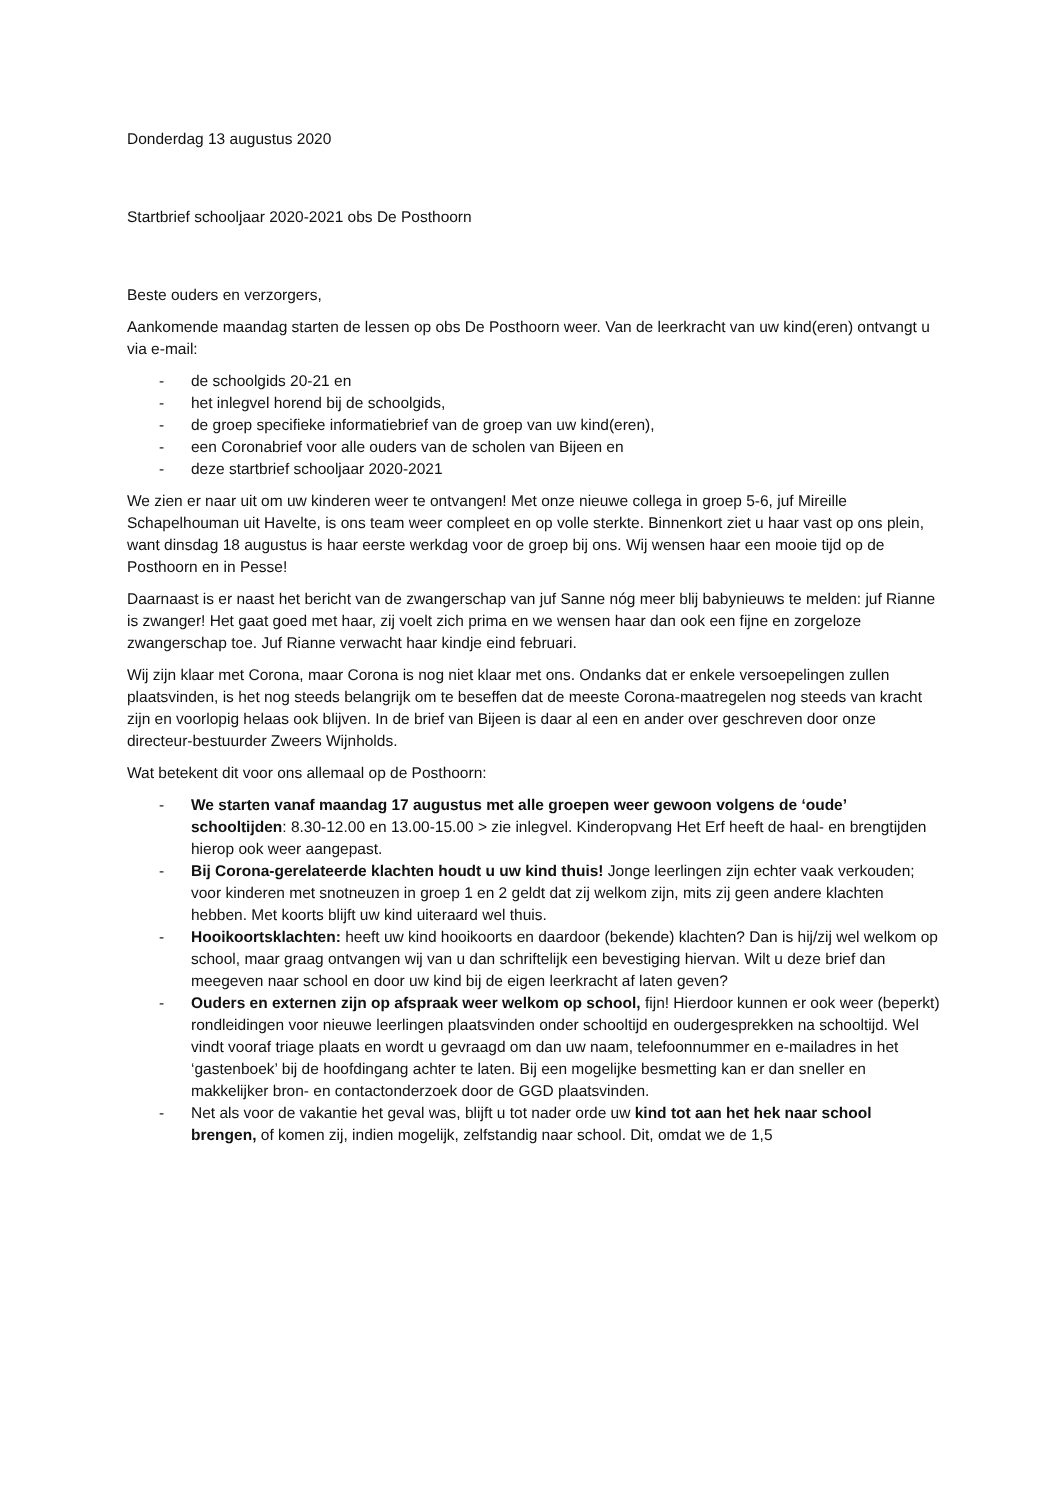Donderdag 13 augustus 2020
Startbrief schooljaar 2020-2021 obs De Posthoorn
Beste ouders en verzorgers,
Aankomende maandag starten de lessen op obs De Posthoorn weer. Van de leerkracht van uw kind(eren) ontvangt u via e-mail:
- de schoolgids 20-21 en
- het inlegvel horend bij de schoolgids,
- de groep specifieke informatiebrief van de groep van uw kind(eren),
- een Coronabrief voor alle ouders van de scholen van Bijeen en
- deze startbrief schooljaar 2020-2021
We zien er naar uit om uw kinderen weer te ontvangen! Met onze nieuwe collega in groep 5-6, juf Mireille Schapelhouman uit Havelte, is ons team weer compleet en op volle sterkte. Binnenkort ziet u haar vast op ons plein, want dinsdag 18 augustus is haar eerste werkdag voor de groep bij ons. Wij wensen haar een mooie tijd op de Posthoorn en in Pesse!
Daarnaast is er naast het bericht van de zwangerschap van juf Sanne nóg meer blij babynieuws te melden: juf Rianne is zwanger! Het gaat goed met haar, zij voelt zich prima en we wensen haar dan ook een fijne en zorgeloze zwangerschap toe. Juf Rianne verwacht haar kindje eind februari.
Wij zijn klaar met Corona, maar Corona is nog niet klaar met ons. Ondanks dat er enkele versoepelingen zullen plaatsvinden, is het nog steeds belangrijk om te beseffen dat de meeste Corona-maatregelen nog steeds van kracht zijn en voorlopig helaas ook blijven. In de brief van Bijeen is daar al een en ander over geschreven door onze directeur-bestuurder Zweers Wijnholds.
Wat betekent dit voor ons allemaal op de Posthoorn:
- We starten vanaf maandag 17 augustus met alle groepen weer gewoon volgens de ‘oude’ schooltijden: 8.30-12.00 en 13.00-15.00 > zie inlegvel. Kinderopvang Het Erf heeft de haal- en brengtijden hierop ook weer aangepast.
- Bij Corona-gerelateerde klachten houdt u uw kind thuis! Jonge leerlingen zijn echter vaak verkouden; voor kinderen met snotneuzen in groep 1 en 2 geldt dat zij welkom zijn, mits zij geen andere klachten hebben. Met koorts blijft uw kind uiteraard wel thuis.
- Hooikoortsklachten: heeft uw kind hooikoorts en daardoor (bekende) klachten? Dan is hij/zij wel welkom op school, maar graag ontvangen wij van u dan schriftelijk een bevestiging hiervan. Wilt u deze brief dan meegeven naar school en door uw kind bij de eigen leerkracht af laten geven?
- Ouders en externen zijn op afspraak weer welkom op school, fijn! Hierdoor kunnen er ook weer (beperkt) rondleidingen voor nieuwe leerlingen plaatsvinden onder schooltijd en oudergesprekken na schooltijd. Wel vindt vooraf triage plaats en wordt u gevraagd om dan uw naam, telefoonnummer en e-mailadres in het ‘gastenboek’ bij de hoofdingang achter te laten. Bij een mogelijke besmetting kan er dan sneller en makkelijker bron- en contactonderzoek door de GGD plaatsvinden.
- Net als voor de vakantie het geval was, blijft u tot nader orde uw kind tot aan het hek naar school brengen, of komen zij, indien mogelijk, zelfstandig naar school. Dit, omdat we de 1,5